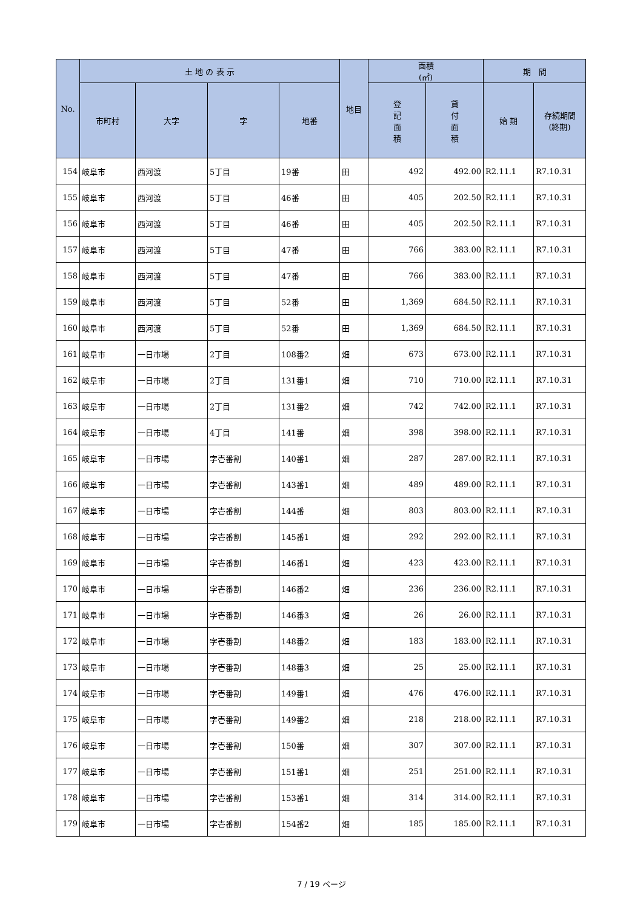| No. | 土 地 の 表 示 | | | | 地目 | 面積 (㎡) | | 期 間 | |
| --- | --- | --- | --- | --- | --- | --- | --- | --- | --- |
| | 市町村 | 大字 | 字 | 地番 | | 登 記 面 積 | 貸 付 面 積 | 始 期 | 存続期間 (終期) |
| 154 | 岐阜市 | 西河渡 | 5丁目 | 19番 | 田 | 492 | 492.00 | R2.11.1 | R7.10.31 |
| 155 | 岐阜市 | 西河渡 | 5丁目 | 46番 | 田 | 405 | 202.50 | R2.11.1 | R7.10.31 |
| 156 | 岐阜市 | 西河渡 | 5丁目 | 46番 | 田 | 405 | 202.50 | R2.11.1 | R7.10.31 |
| 157 | 岐阜市 | 西河渡 | 5丁目 | 47番 | 田 | 766 | 383.00 | R2.11.1 | R7.10.31 |
| 158 | 岐阜市 | 西河渡 | 5丁目 | 47番 | 田 | 766 | 383.00 | R2.11.1 | R7.10.31 |
| 159 | 岐阜市 | 西河渡 | 5丁目 | 52番 | 田 | 1,369 | 684.50 | R2.11.1 | R7.10.31 |
| 160 | 岐阜市 | 西河渡 | 5丁目 | 52番 | 田 | 1,369 | 684.50 | R2.11.1 | R7.10.31 |
| 161 | 岐阜市 | 一日市場 | 2丁目 | 108番2 | 畑 | 673 | 673.00 | R2.11.1 | R7.10.31 |
| 162 | 岐阜市 | 一日市場 | 2丁目 | 131番1 | 畑 | 710 | 710.00 | R2.11.1 | R7.10.31 |
| 163 | 岐阜市 | 一日市場 | 2丁目 | 131番2 | 畑 | 742 | 742.00 | R2.11.1 | R7.10.31 |
| 164 | 岐阜市 | 一日市場 | 4丁目 | 141番 | 畑 | 398 | 398.00 | R2.11.1 | R7.10.31 |
| 165 | 岐阜市 | 一日市場 | 字壱番割 | 140番1 | 畑 | 287 | 287.00 | R2.11.1 | R7.10.31 |
| 166 | 岐阜市 | 一日市場 | 字壱番割 | 143番1 | 畑 | 489 | 489.00 | R2.11.1 | R7.10.31 |
| 167 | 岐阜市 | 一日市場 | 字壱番割 | 144番 | 畑 | 803 | 803.00 | R2.11.1 | R7.10.31 |
| 168 | 岐阜市 | 一日市場 | 字壱番割 | 145番1 | 畑 | 292 | 292.00 | R2.11.1 | R7.10.31 |
| 169 | 岐阜市 | 一日市場 | 字壱番割 | 146番1 | 畑 | 423 | 423.00 | R2.11.1 | R7.10.31 |
| 170 | 岐阜市 | 一日市場 | 字壱番割 | 146番2 | 畑 | 236 | 236.00 | R2.11.1 | R7.10.31 |
| 171 | 岐阜市 | 一日市場 | 字壱番割 | 146番3 | 畑 | 26 | 26.00 | R2.11.1 | R7.10.31 |
| 172 | 岐阜市 | 一日市場 | 字壱番割 | 148番2 | 畑 | 183 | 183.00 | R2.11.1 | R7.10.31 |
| 173 | 岐阜市 | 一日市場 | 字壱番割 | 148番3 | 畑 | 25 | 25.00 | R2.11.1 | R7.10.31 |
| 174 | 岐阜市 | 一日市場 | 字壱番割 | 149番1 | 畑 | 476 | 476.00 | R2.11.1 | R7.10.31 |
| 175 | 岐阜市 | 一日市場 | 字壱番割 | 149番2 | 畑 | 218 | 218.00 | R2.11.1 | R7.10.31 |
| 176 | 岐阜市 | 一日市場 | 字壱番割 | 150番 | 畑 | 307 | 307.00 | R2.11.1 | R7.10.31 |
| 177 | 岐阜市 | 一日市場 | 字壱番割 | 151番1 | 畑 | 251 | 251.00 | R2.11.1 | R7.10.31 |
| 178 | 岐阜市 | 一日市場 | 字壱番割 | 153番1 | 畑 | 314 | 314.00 | R2.11.1 | R7.10.31 |
| 179 | 岐阜市 | 一日市場 | 字壱番割 | 154番2 | 畑 | 185 | 185.00 | R2.11.1 | R7.10.31 |
7 / 19 ページ